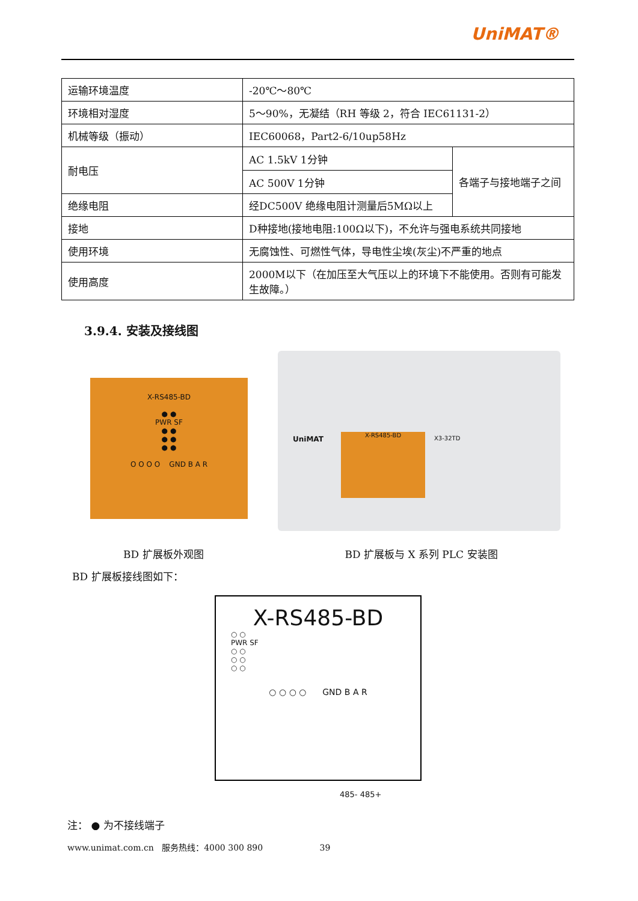UniMAT®
| 运输环境温度 | -20℃～80℃ | |
| 环境相对湿度 | 5～90%，无凝结（RH 等级 2，符合 IEC61131-2） | |
| 机械等级（振动） | IEC60068，Part2-6/10up58Hz | |
| 耐电压 | AC 1.5kV 1分钟 | 各端子与接地端子之间 |
| | AC 500V 1分钟 | |
| 绝缘电阻 | 经DC500V 绝缘电阻计测量后5MΩ以上 | |
| 接地 | D种接地(接地电阻:100Ω以下)，不允许与强电系统共同接地 | |
| 使用环境 | 无腐蚀性、可燃性气体，导电性尘埃(灰尘)不严重的地点 | |
| 使用高度 | 2000M以下（在加压至大气压以上的环境下不能使用。否则有可能发生故障。） | |
3.9.4. 安装及接线图
X-RS485-BD
● ●
PWR SF
● ●
● ●
● ●
O O O O GND B A R
UniMAT X-RS485-BD X3-32TD
BD 扩展板外观图 BD 扩展板与 X 系列 PLC 安装图
BD 扩展板接线图如下：
X-RS485-BD
○ ○
PWR SF
○ ○
○ ○
○ ○
○ ○ ○ ○ GND B A R
485- 485+
注： ● 为不接线端子
www.unimat.com.cn 服务热线：4000 300 890 39